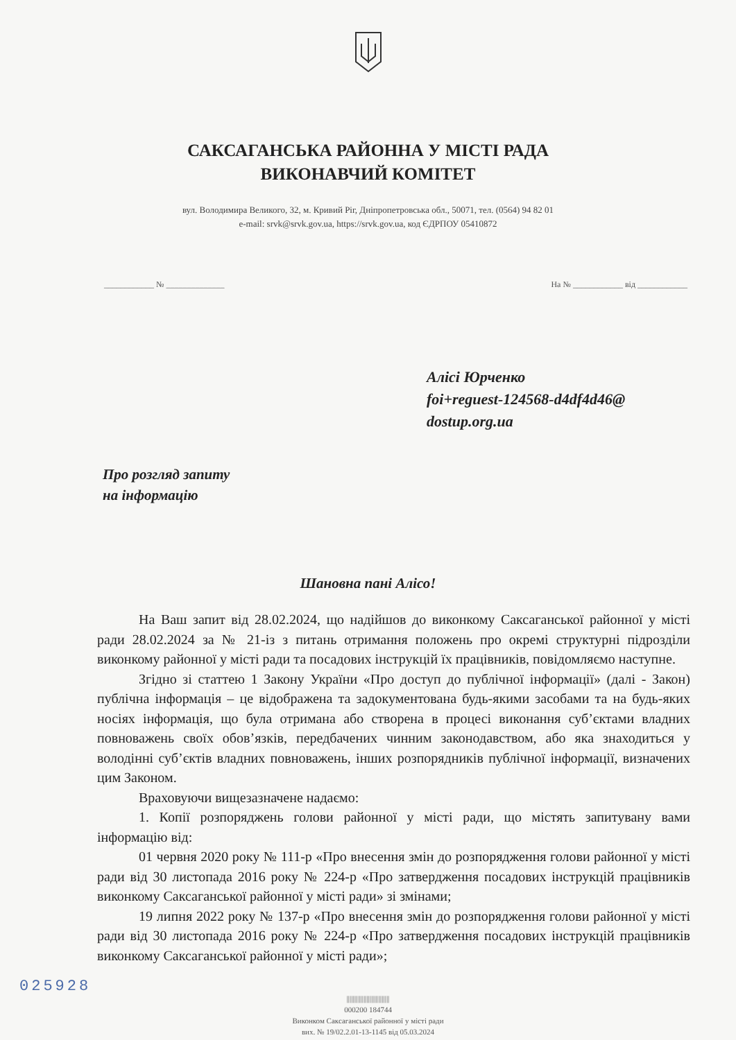САКСАГАНСЬКА РАЙОННА У МІСТІ РАДА
ВИКОНАВЧИЙ КОМІТЕТ
вул. Володимира Великого, 32, м. Кривий Ріг, Дніпропетровська обл., 50071, тел. (0564) 94 82 01
e-mail: srvk@srvk.gov.ua, https://srvk.gov.ua, код ЄДРПОУ 05410872
____________ № ______________ На № ____________ від ____________
Алісі Юрченко
foi+reguest-124568-d4df4d46@
dostup.org.ua
Про розгляд запиту
на інформацію
Шановна пані Алісо!
На Ваш запит від 28.02.2024, що надійшов до виконкому Саксаганської районної у місті ради 28.02.2024 за № 21-із з питань отримання положень про окремі структурні підрозділи виконкому районної у місті ради та посадових інструкцій їх працівників, повідомляємо наступне.
Згідно зі статтею 1 Закону України «Про доступ до публічної інформації» (далі - Закон) публічна інформація – це відображена та задокументована будь-якими засобами та на будь-яких носіях інформація, що була отримана або створена в процесі виконання суб’єктами владних повноважень своїх обов’язків, передбачених чинним законодавством, або яка знаходиться у володінні суб’єктів владних повноважень, інших розпорядників публічної інформації, визначених цим Законом.
Враховуючи вищезазначене надаємо:
1. Копії розпоряджень голови районної у місті ради, що містять запитувану вами інформацію від:
01 червня 2020 року № 111-р «Про внесення змін до розпорядження голови районної у місті ради від 30 листопада 2016 року № 224-р «Про затвердження посадових інструкцій працівників виконкому Саксаганської районної у місті ради» зі змінами;
19 липня 2022 року № 137-р «Про внесення змін до розпорядження голови районної у місті ради від 30 листопада 2016 року № 224-р «Про затвердження посадових інструкцій працівників виконкому Саксаганської районної у місті ради»;
||||||||||||||||||||||||||||
000200 184744
Виконком Саксаганської районної у місті ради
вих. № 19/02.2.01-13-1145 від 05.03.2024
025928